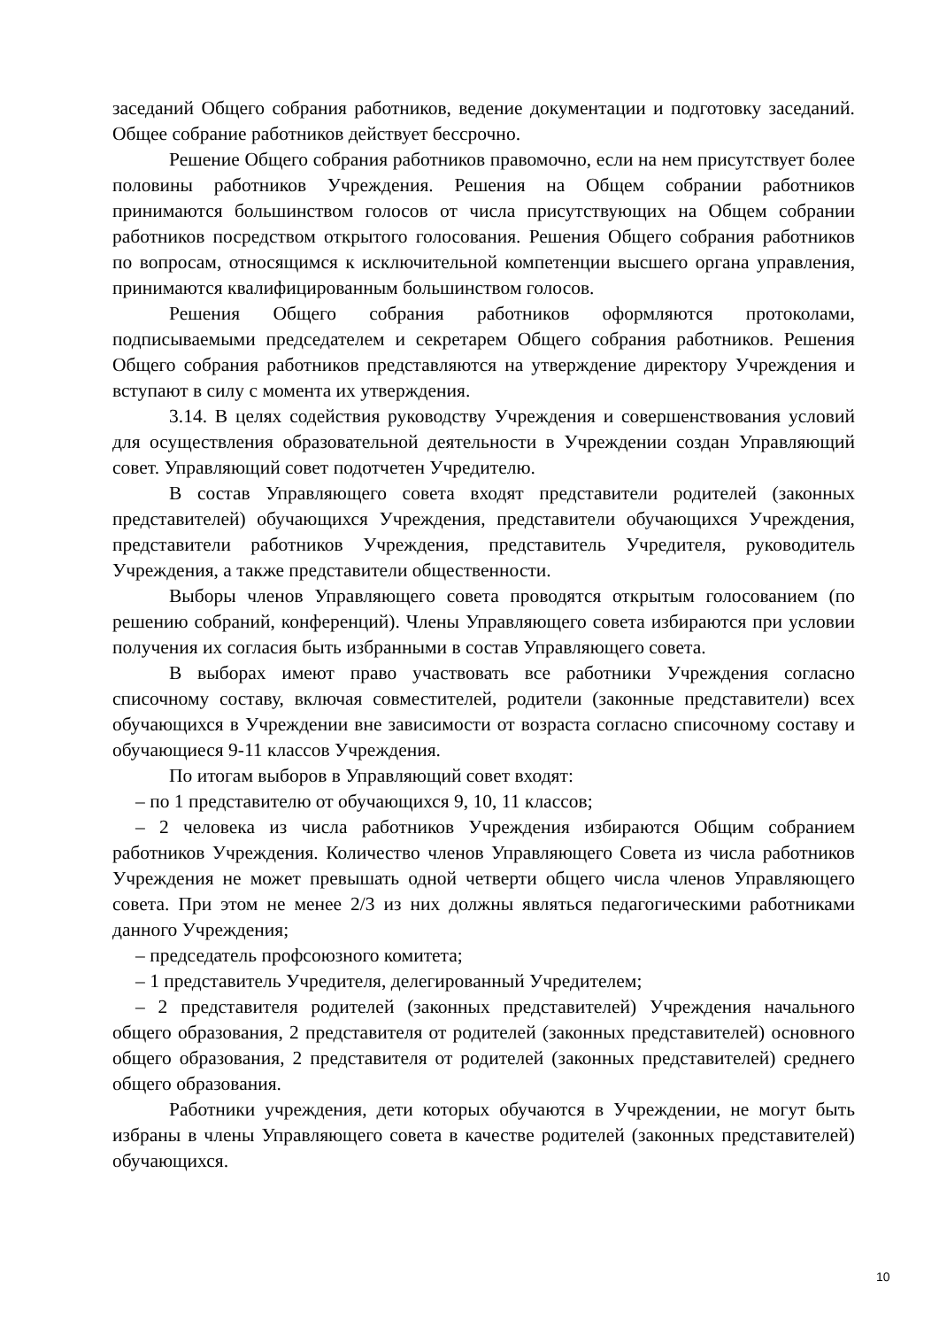заседаний Общего собрания работников, ведение документации и подготовку заседаний. Общее собрание работников действует бессрочно.
Решение Общего собрания работников правомочно, если на нем присутствует более половины работников Учреждения. Решения на Общем собрании работников принимаются большинством голосов от числа присутствующих на Общем собрании работников посредством открытого голосования. Решения Общего собрания работников по вопросам, относящимся к исключительной компетенции высшего органа управления, принимаются квалифицированным большинством голосов.
Решения Общего собрания работников оформляются протоколами, подписываемыми председателем и секретарем Общего собрания работников. Решения Общего собрания работников представляются на утверждение директору Учреждения и вступают в силу с момента их утверждения.
3.14. В целях содействия руководству Учреждения и совершенствования условий для осуществления образовательной деятельности в Учреждении создан Управляющий совет. Управляющий совет подотчетен Учредителю.
В состав Управляющего совета входят представители родителей (законных представителей) обучающихся Учреждения, представители обучающихся Учреждения, представители работников Учреждения, представитель Учредителя, руководитель Учреждения, а также представители общественности.
Выборы членов Управляющего совета проводятся открытым голосованием (по решению собраний, конференций). Члены Управляющего совета избираются при условии получения их согласия быть избранными в состав Управляющего совета.
В выборах имеют право участвовать все работники Учреждения согласно списочному составу, включая совместителей, родители (законные представители) всех обучающихся в Учреждении вне зависимости от возраста согласно списочному составу и обучающиеся 9-11 классов Учреждения.
По итогам выборов в Управляющий совет входят:
– по 1 представителю от обучающихся 9, 10, 11 классов;
– 2 человека из числа работников Учреждения избираются Общим собранием работников Учреждения. Количество членов Управляющего Совета из числа работников Учреждения не может превышать одной четверти общего числа членов Управляющего совета. При этом не менее 2/3 из них должны являться педагогическими работниками данного Учреждения;
– председатель профсоюзного комитета;
– 1 представитель Учредителя, делегированный Учредителем;
– 2 представителя родителей (законных представителей) Учреждения начального общего образования, 2 представителя от родителей (законных представителей) основного общего образования, 2 представителя от родителей (законных представителей) среднего общего образования.
Работники учреждения, дети которых обучаются в Учреждении, не могут быть избраны в члены Управляющего совета в качестве родителей (законных представителей) обучающихся.
10